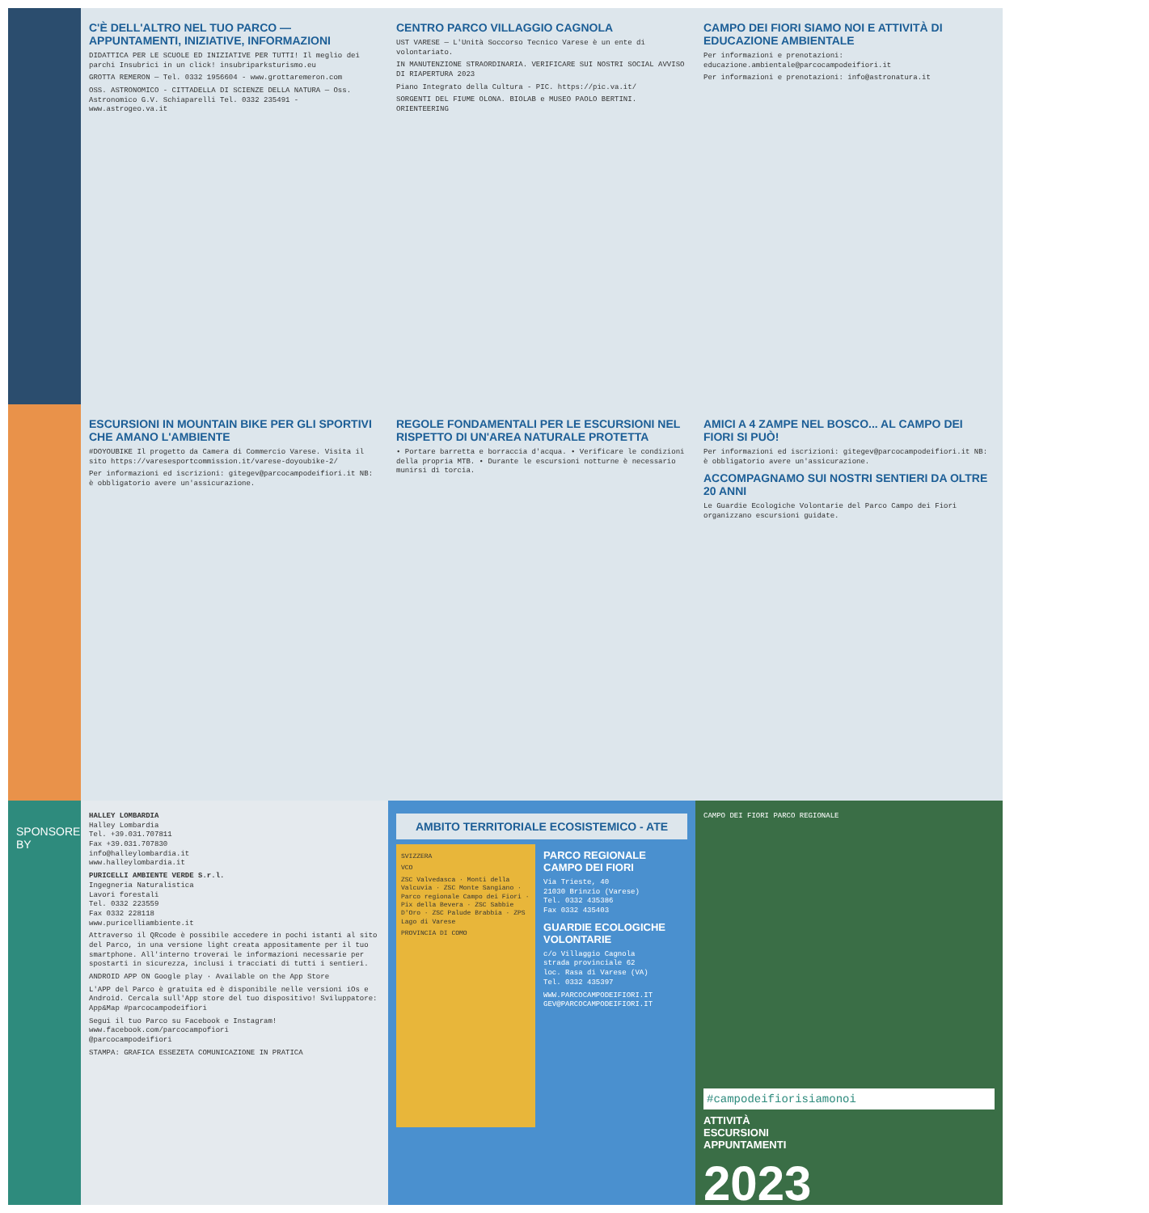C'È DELL'ALTRO NEL TUO PARCO — APPUNTAMENTI, INIZIATIVE, INFORMAZIONI
DIDATTICA PER LE SCUOLE ED INIZIATIVE PER TUTTI! Il meglio dei parchi Insubrici in un click! insubriparksturismo.eu
GROTTA REMERON — Tel. 0332 1956604 - www.grottaremeron.com
OSS. ASTRONOMICO - CITTADELLA DI SCIENZE DELLA NATURA — Oss. Astronomico G.V. Schiaparelli Tel. 0332 235491 - www.astrogeo.va.it
CENTRO PARCO VILLAGGIO CAGNOLA
UST VARESE — L'Unità Soccorso Tecnico Varese è un ente di volontariato.
IN MANUTENZIONE STRAORDINARIA. VERIFICARE SUI NOSTRI SOCIAL AVVISO DI RIAPERTURA 2023
Piano Integrato della Cultura - PIC. https://pic.va.it/
SORGENTI DEL FIUME OLONA. BIOLAB e MUSEO PAOLO BERTINI. ORIENTEERING
CAMPO DEI FIORI SIAMO NOI E ATTIVITÀ DI EDUCAZIONE AMBIENTALE
Per informazioni e prenotazioni: educazione.ambientale@parcocampodeifiori.it
Per informazioni e prenotazioni: info@astronatura.it
ESCURSIONI IN MOUNTAIN BIKE PER GLI SPORTIVI CHE AMANO L'AMBIENTE
#DOYOUBIKE Il progetto da Camera di Commercio Varese. Visita il sito https://varesesportcommission.it/varese-doyoubike-2/
Per informazioni ed iscrizioni: gitegev@parcocampodeifiori.it NB: è obbligatorio avere un'assicurazione.
REGOLE FONDAMENTALI PER LE ESCURSIONI NEL RISPETTO DI UN'AREA NATURALE PROTETTA
• Portare barretta e borraccia d'acqua. • Verificare le condizioni della propria MTB. • Durante le escursioni notturne è necessario munirsi di torcia.
AMICI A 4 ZAMPE NEL BOSCO... AL CAMPO DEI FIORI SI PUÒ!
Per informazioni ed iscrizioni: gitegev@parcocampodeifiori.it NB: è obbligatorio avere un'assicurazione.
ACCOMPAGNAMO SUI NOSTRI SENTIERI DA OLTRE 20 ANNI
Le Guardie Ecologiche Volontarie del Parco Campo dei Fiori organizzano escursioni guidate.
SPONSORED BY
HALLEY LOMBARDIA
Halley Lombardia
Tel. +39.031.707811
Fax +39.031.707830
info@halleylombardia.it
www.halleylombardia.it
PURICELLI AMBIENTE VERDE S.r.l.
Ingegneria Naturalistica
Lavori forestali
Tel. 0332 223559
Fax 0332 228118
www.puricelliambiente.it
Attraverso il QRcode è possibile accedere in pochi istanti al sito del Parco, in una versione light creata appositamente per il tuo smartphone. All'interno troverai le informazioni necessarie per spostarti in sicurezza, inclusi i tracciati di tutti i sentieri.
ANDROID APP ON Google play · Available on the App Store
L'APP del Parco è gratuita ed è disponibile nelle versioni iOs e Android. Cercala sull'App store del tuo dispositivo! Sviluppatore: App&Map #parcocampodeifiori
Segui il tuo Parco su Facebook e Instagram!
www.facebook.com/parcocampofiori
@parcocampodeifiori
STAMPA: GRAFICA ESSEZETA COMUNICAZIONE IN PRATICA
AMBITO TERRITORIALE ECOSISTEMICO - ATE
SVIZZERA
VCO
ZSC Valvedasca · Monti della Valcuvia · ZSC Monte Sangiano · Parco regionale Campo dei Fiori · Pix della Bevera · ZSC Sabbie D'Oro · ZSC Palude Brabbia · ZPS Lago di Varese
PROVINCIA DI COMO
PARCO REGIONALE CAMPO DEI FIORI
Via Trieste, 40
21030 Brinzio (Varese)
Tel. 0332 435386
Fax 0332 435403
GUARDIE ECOLOGICHE VOLONTARIE
c/o Villaggio Cagnola
strada provinciale 62
loc. Rasa di Varese (VA)
Tel. 0332 435397
WWW.PARCOCAMPODEIFIORI.IT
GEV@PARCOCAMPODEIFIORI.IT
CAMPO DEI FIORI PARCO REGIONALE
#campodeifiorisiamonoi
ATTIVITÀ
ESCURSIONI
APPUNTAMENTI
2023